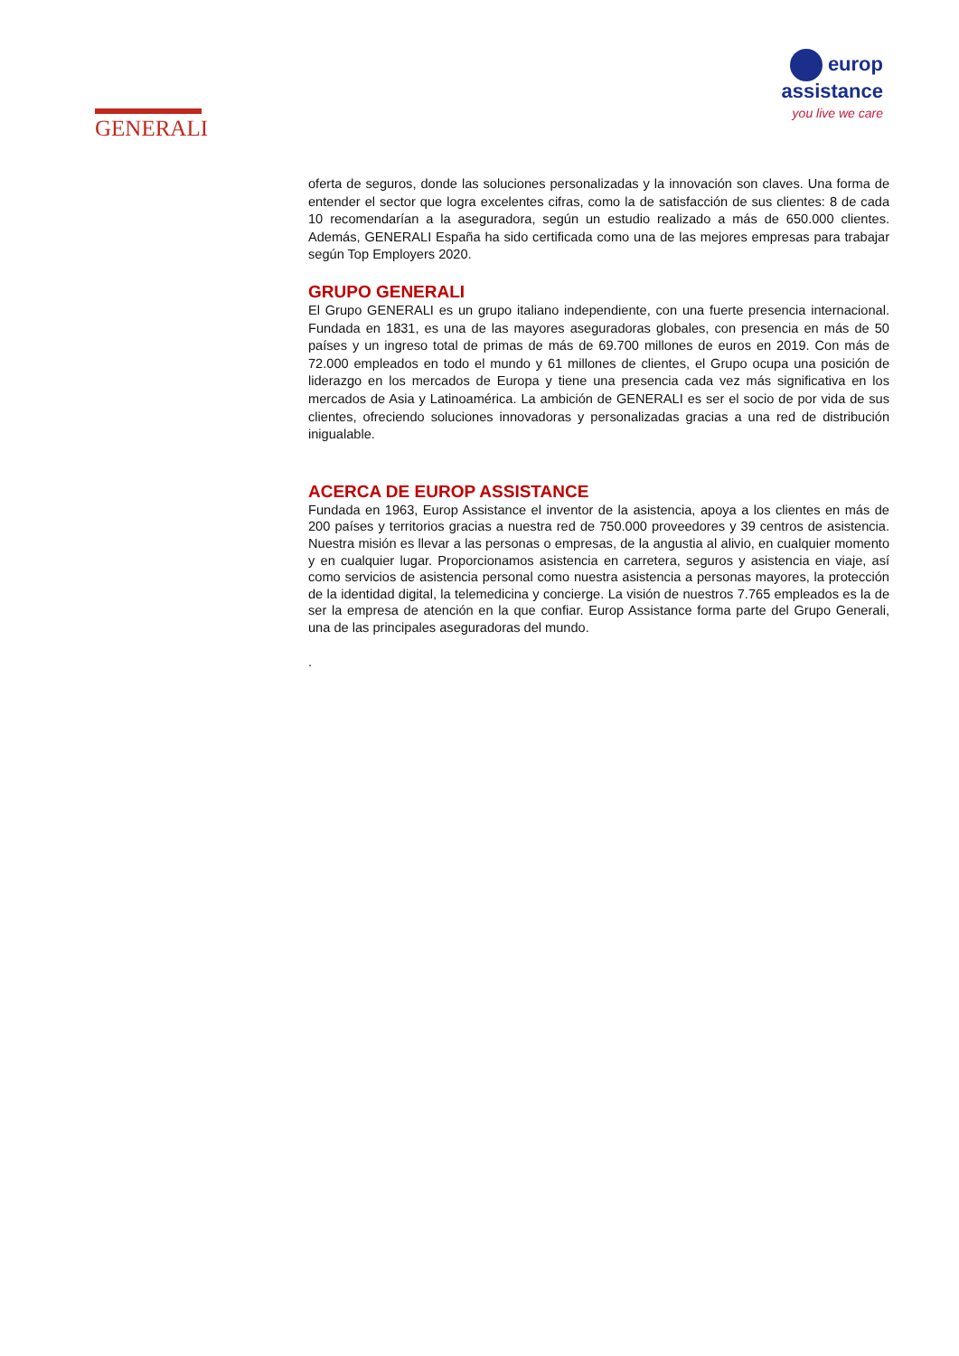GENERALI
europ
assistance
you live we care
oferta de seguros, donde las soluciones personalizadas y la innovación son claves. Una forma de entender el sector que logra excelentes cifras, como la de satisfacción de sus clientes: 8 de cada 10 recomendarían a la aseguradora, según un estudio realizado a más de 650.000 clientes. Además, GENERALI España ha sido certificada como una de las mejores empresas para trabajar según Top Employers 2020.
GRUPO GENERALI
El Grupo GENERALI es un grupo italiano independiente, con una fuerte presencia internacional. Fundada en 1831, es una de las mayores aseguradoras globales, con presencia en más de 50 países y un ingreso total de primas de más de 69.700 millones de euros en 2019. Con más de 72.000 empleados en todo el mundo y 61 millones de clientes, el Grupo ocupa una posición de liderazgo en los mercados de Europa y tiene una presencia cada vez más significativa en los mercados de Asia y Latinoamérica. La ambición de GENERALI es ser el socio de por vida de sus clientes, ofreciendo soluciones innovadoras y personalizadas gracias a una red de distribución inigualable.
ACERCA DE EUROP ASSISTANCE
Fundada en 1963, Europ Assistance el inventor de la asistencia, apoya a los clientes en más de 200 países y territorios gracias a nuestra red de 750.000 proveedores y 39 centros de asistencia. Nuestra misión es llevar a las personas o empresas, de la angustia al alivio, en cualquier momento y en cualquier lugar. Proporcionamos asistencia en carretera, seguros y asistencia en viaje, así como servicios de asistencia personal como nuestra asistencia a personas mayores, la protección de la identidad digital, la telemedicina y concierge. La visión de nuestros 7.765 empleados es la de ser la empresa de atención en la que confiar. Europ Assistance forma parte del Grupo Generali, una de las principales aseguradoras del mundo.
.